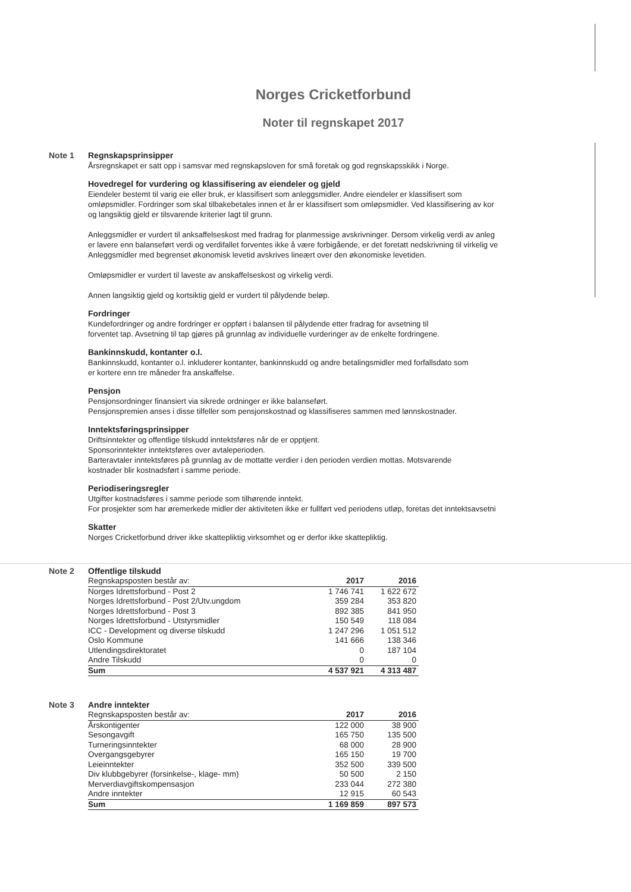Norges Cricketforbund
Noter til regnskapet 2017
Note 1
Regnskapsprinsipper
Årsregnskapet er satt opp i samsvar med regnskapsloven for små foretak og god regnskapsskikk i Norge.
Hovedregel for vurdering og klassifisering av eiendeler og gjeld
Eiendeler bestemt til varig eie eller bruk, er klassifisert som anleggsmidler. Andre eiendeler er klassifisert som
omløpsmidler. Fordringer som skal tilbakebetales innen et år er klassifisert som omløpsmidler. Ved klassifisering av kor
og langsiktig gjeld er tilsvarende kriterier lagt til grunn.
Anleggsmidler er vurdert til anksaffelseskost med fradrag for planmessige avskrivninger. Dersom virkelig verdi av anleg
er lavere enn balanseført verdi og verdifallet forventes ikke å være forbigående, er det foretatt nedskrivning til virkelig ve
Anleggsmidler med begrenset økonomisk levetid avskrives lineært over den økonomiske levetiden.
Omløpsmidler er vurdert til laveste av anskaffelseskost og virkelig verdi.
Annen langsiktig gjeld og kortsiktig gjeld er vurdert til pålydende beløp.
Fordringer
Kundefordringer og andre fordringer er oppført i balansen til pålydende etter fradrag for avsetning til
forventet tap. Avsetning til tap gjøres på grunnlag av individuelle vurderinger av de enkelte fordringene.
Bankinnskudd, kontanter o.l.
Bankinnskudd, kontanter o.l. inkluderer kontanter, bankinnskudd og andre betalingsmidler med forfallsdato som
er kortere enn tre måneder fra anskaffelse.
Pensjon
Pensjonsordninger finansiert via sikrede ordninger er ikke balanseført.
Pensjonspremien anses i disse tilfeller som pensjonskostnad og klassifiseres sammen med lønnskostnader.
Inntektsføringsprinsipper
Driftsinntekter og offentlige tilskudd inntektsføres når de er opptjent.
Sponsorinntekter inntektsføres over avtaleperioden.
Barteravtaler inntektsføres på grunnlag av de mottatte verdier i den perioden verdien mottas. Motsvarende
kostnader blir kostnadsført i samme periode.
Periodiseringsregler
Utgifter kostnadsføres i samme periode som tilhørende inntekt.
For prosjekter som har øremerkede midler der aktiviteten ikke er fullført ved periodens utløp, foretas det inntektsavsetni
Skatter
Norges Cricketforbund driver ikke skattepliktig virksomhet og er derfor ikke skattepliktig.
Note 2
Offentlige tilskudd
| Regnskapsposten består av: | 2017 | 2016 |
| --- | --- | --- |
| Norges Idrettsforbund - Post 2 | 1 746 741 | 1 622 672 |
| Norges Idrettsforbund - Post 2/Utv.ungdom | 359 284 | 353 820 |
| Norges Idrettsforbund - Post 3 | 892 385 | 841 950 |
| Norges Idrettsforbund - Utstyrsmidler | 150 549 | 118 084 |
| ICC - Development og diverse tilskudd | 1 247 296 | 1 051 512 |
| Oslo Kommune | 141 666 | 138 346 |
| Utlendingsdirektoratet | 0 | 187 104 |
| Andre Tilskudd | 0 | 0 |
| Sum | 4 537 921 | 4 313 487 |
Note 3
Andre inntekter
| Regnskapsposten består av: | 2017 | 2016 |
| --- | --- | --- |
| Årskontigenter | 122 000 | 38 900 |
| Sesongavgift | 165 750 | 135 500 |
| Turneringsinntekter | 68 000 | 28 900 |
| Overgangsgebyrer | 165 150 | 19 700 |
| Leieinntekter | 352 500 | 339 500 |
| Div klubbgebyrer (forsinkelse-, klage- mm) | 50 500 | 2 150 |
| Merverdiavgiftskompensasjon | 233 044 | 272 380 |
| Andre inntekter | 12 915 | 60 543 |
| Sum | 1 169 859 | 897 573 |